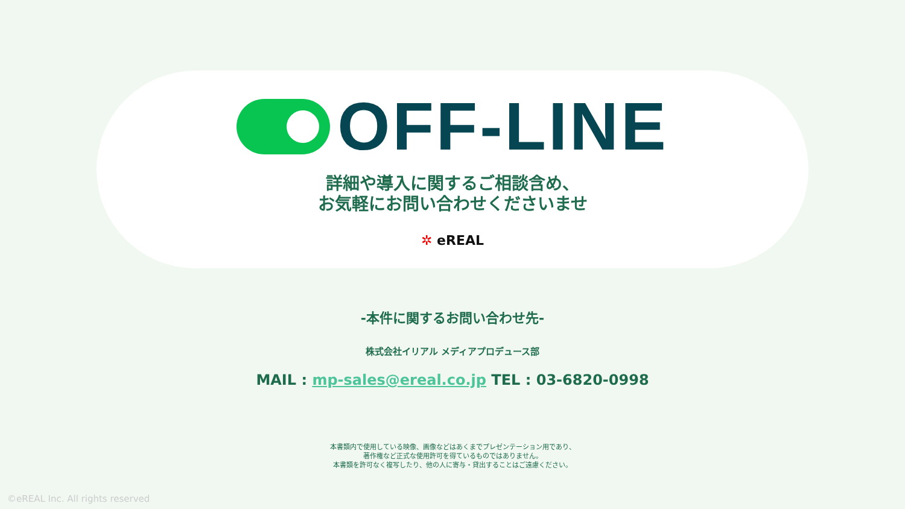OFF-LINE
詳細や導入に関するご相談含め、
お気軽にお問い合わせくださいませ
✲ eREAL
-本件に関するお問い合わせ先-
株式会社イリアル メディアプロデュース部
MAIL : mp-sales@ereal.co.jp TEL : 03-6820-0998
本書類内で使用している映像、画像などはあくまでプレゼンテーション用であり、
著作権など正式な使用許可を得ているものではありません。
本書類を許可なく複写したり、他の人に寄与・貸出することはご遠慮ください。
©eREAL Inc. All rights reserved